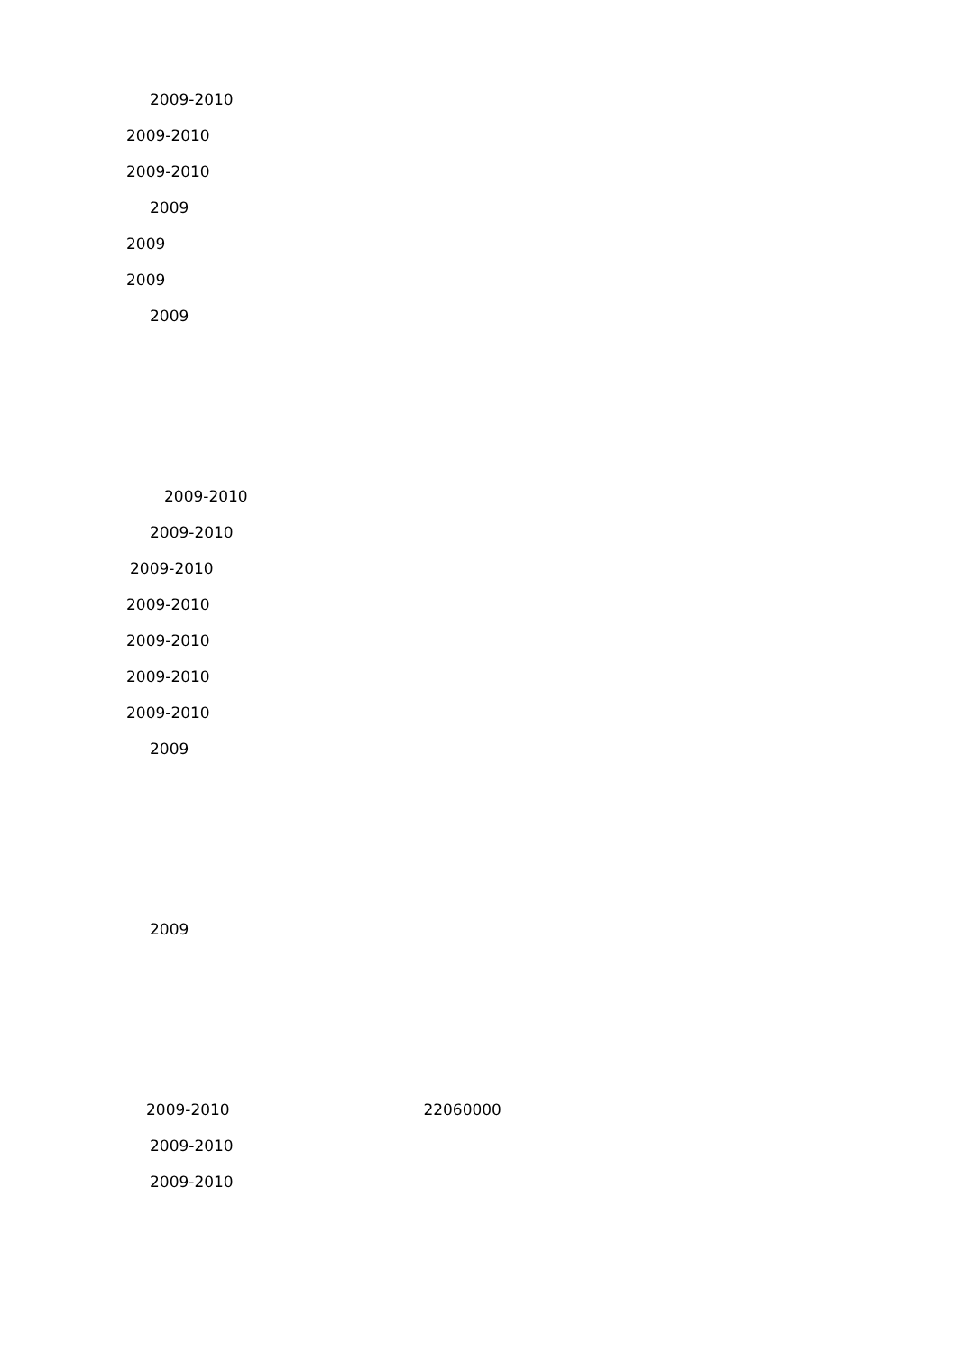2009-2010
2009-2010
2009-2010
2009
2009
2009
2009
2009-2010
2009-2010
2009-2010
2009-2010
2009-2010
2009-2010
2009-2010
2009
2009
2009-2010 22060000
2009-2010
2009-2010